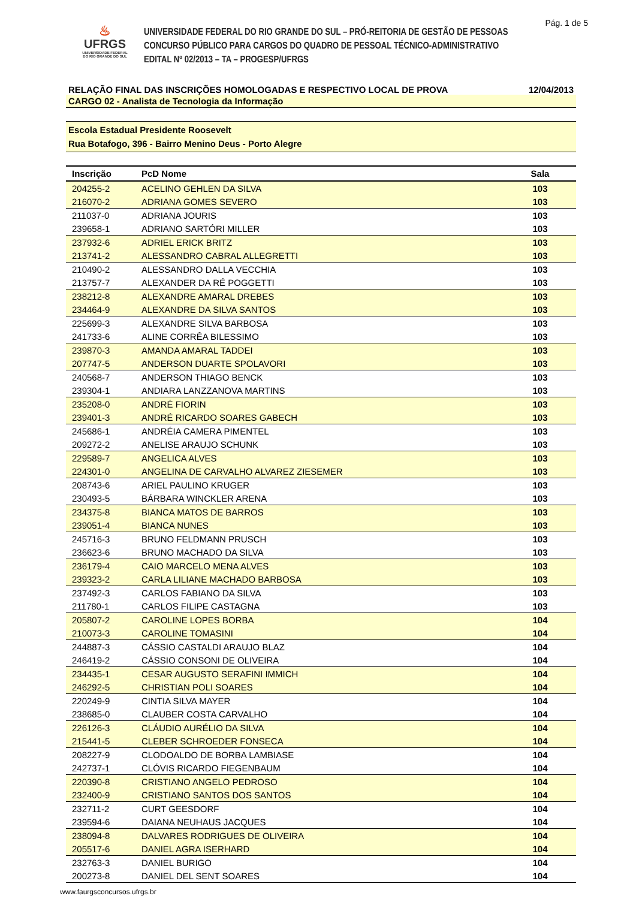Pág. 1 de 5
♨
UFRGS
UNIVERSIDADE FEDERAL
DO RIO GRANDE DO SUL
UNIVERSIDADE FEDERAL DO RIO GRANDE DO SUL – PRÓ-REITORIA DE GESTÃO DE PESSOAS
CONCURSO PÚBLICO PARA CARGOS DO QUADRO DE PESSOAL TÉCNICO-ADMINISTRATIVO
EDITAL Nº 02/2013 – TA – PROGESP/UFRGS
RELAÇÃO FINAL DAS INSCRIÇÕES HOMOLOGADAS E RESPECTIVO LOCAL DE PROVA 12/04/2013
CARGO 02 - Analista de Tecnologia da Informação
Escola Estadual Presidente Roosevelt
Rua Botafogo, 396 - Bairro Menino Deus - Porto Alegre
| Inscrição | PcD Nome | Sala | |
| --- | --- | --- | --- |
| 204255-2 | ACELINO GEHLEN DA SILVA | 103 | |
| 216070-2 | ADRIANA GOMES SEVERO | 103 | |
| 211037-0 | ADRIANA JOURIS | 103 | |
| 239658-1 | ADRIANO SARTÓRI MILLER | 103 | |
| 237932-6 | ADRIEL ERICK BRITZ | 103 | |
| 213741-2 | ALESSANDRO CABRAL ALLEGRETTI | 103 | |
| 210490-2 | ALESSANDRO DALLA VECCHIA | 103 | |
| 213757-7 | ALEXANDER DA RÉ POGGETTI | 103 | |
| 238212-8 | ALEXANDRE AMARAL DREBES | 103 | |
| 234464-9 | ALEXANDRE DA SILVA SANTOS | 103 | |
| 225699-3 | ALEXANDRE SILVA BARBOSA | 103 | |
| 241733-6 | ALINE CORRÊA BILESSIMO | 103 | |
| 239870-3 | AMANDA AMARAL TADDEI | 103 | |
| 207747-5 | ANDERSON DUARTE SPOLAVORI | 103 | |
| 240568-7 | ANDERSON THIAGO BENCK | 103 | |
| 239304-1 | ANDIARA LANZZANOVA MARTINS | 103 | |
| 235208-0 | ANDRÉ FIORIN | 103 | |
| 239401-3 | ANDRÉ RICARDO SOARES GABECH | 103 | |
| 245686-1 | ANDRÉIA CAMERA PIMENTEL | 103 | |
| 209272-2 | ANELISE ARAUJO SCHUNK | 103 | |
| 229589-7 | ANGELICA ALVES | 103 | |
| 224301-0 | ANGELINA DE CARVALHO ALVAREZ ZIESEMER | 103 | |
| 208743-6 | ARIEL PAULINO KRUGER | 103 | |
| 230493-5 | BÁRBARA WINCKLER ARENA | 103 | |
| 234375-8 | BIANCA MATOS DE BARROS | 103 | |
| 239051-4 | BIANCA NUNES | 103 | |
| 245716-3 | BRUNO FELDMANN PRUSCH | 103 | |
| 236623-6 | BRUNO MACHADO DA SILVA | 103 | |
| 236179-4 | CAIO MARCELO MENA ALVES | 103 | |
| 239323-2 | CARLA LILIANE MACHADO BARBOSA | 103 | |
| 237492-3 | CARLOS FABIANO DA SILVA | 103 | |
| 211780-1 | CARLOS FILIPE CASTAGNA | 103 | |
| 205807-2 | CAROLINE LOPES BORBA | 104 | |
| 210073-3 | CAROLINE TOMASINI | 104 | |
| 244887-3 | CÁSSIO CASTALDI ARAUJO BLAZ | 104 | |
| 246419-2 | CÁSSIO CONSONI DE OLIVEIRA | 104 | |
| 234435-1 | CESAR AUGUSTO SERAFINI IMMICH | 104 | |
| 246292-5 | CHRISTIAN POLI SOARES | 104 | |
| 220249-9 | CINTIA SILVA MAYER | 104 | |
| 238685-0 | CLAUBER COSTA CARVALHO | 104 | |
| 226126-3 | CLÁUDIO AURÉLIO DA SILVA | 104 | |
| 215441-5 | CLEBER SCHROEDER FONSECA | 104 | |
| 208227-9 | CLODOALDO DE BORBA LAMBIASE | 104 | |
| 242737-1 | CLÓVIS RICARDO FIEGENBAUM | 104 | |
| 220390-8 | CRISTIANO ANGELO PEDROSO | 104 | |
| 232400-9 | CRISTIANO SANTOS DOS SANTOS | 104 | |
| 232711-2 | CURT GEESDORF | 104 | |
| 239594-6 | DAIANA NEUHAUS JACQUES | 104 | |
| 238094-8 | DALVARES RODRIGUES DE OLIVEIRA | 104 | |
| 205517-6 | DANIEL AGRA ISERHARD | 104 | |
| 232763-3 | DANIEL BURIGO | 104 | |
| 200273-8 | DANIEL DEL SENT SOARES | 104 | |
www.faurgsconcursos.ufrgs.br